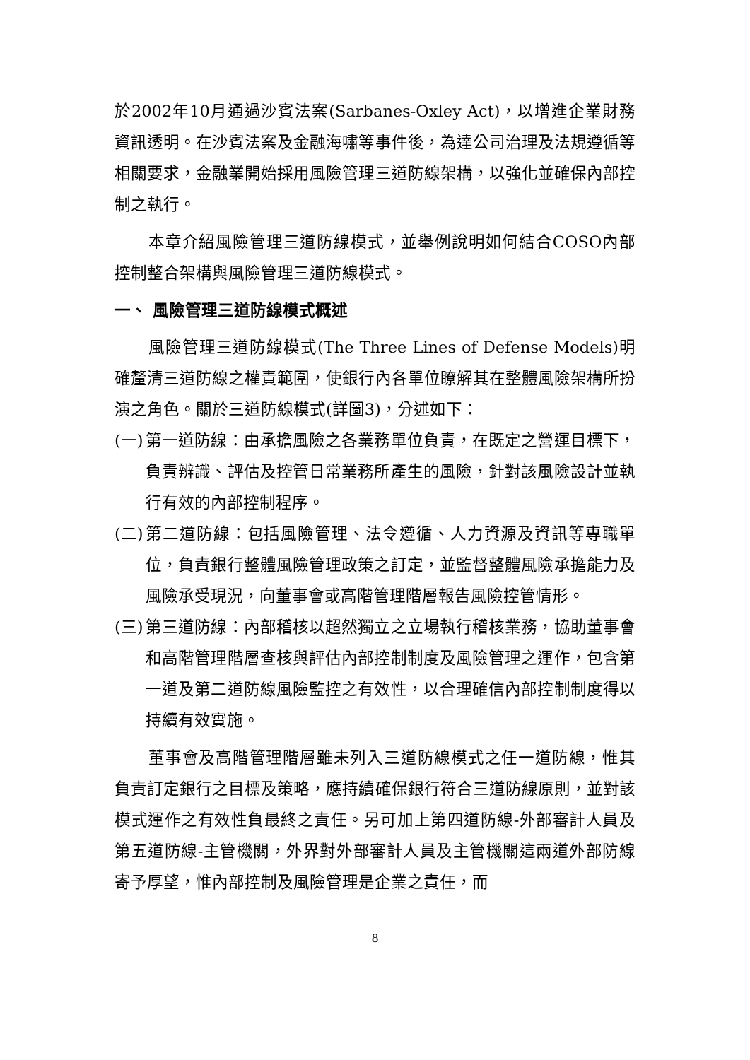於2002年10月通過沙賓法案(Sarbanes-Oxley Act)，以增進企業財務資訊透明。在沙賓法案及金融海嘯等事件後，為達公司治理及法規遵循等相關要求，金融業開始採用風險管理三道防線架構，以強化並確保內部控制之執行。
本章介紹風險管理三道防線模式，並舉例說明如何結合COSO內部控制整合架構與風險管理三道防線模式。
一、 風險管理三道防線模式概述
風險管理三道防線模式(The Three Lines of Defense Models)明確釐清三道防線之權責範圍，使銀行內各單位瞭解其在整體風險架構所扮演之角色。關於三道防線模式(詳圖3)，分述如下：
(一) 第一道防線：由承擔風險之各業務單位負責，在既定之營運目標下，負責辨識、評估及控管日常業務所產生的風險，針對該風險設計並執行有效的內部控制程序。
(二) 第二道防線：包括風險管理、法令遵循、人力資源及資訊等專職單位，負責銀行整體風險管理政策之訂定，並監督整體風險承擔能力及風險承受現況，向董事會或高階管理階層報告風險控管情形。
(三) 第三道防線：內部稽核以超然獨立之立場執行稽核業務，協助董事會和高階管理階層查核與評估內部控制制度及風險管理之運作，包含第一道及第二道防線風險監控之有效性，以合理確信內部控制制度得以持續有效實施。
董事會及高階管理階層雖未列入三道防線模式之任一道防線，惟其負責訂定銀行之目標及策略，應持續確保銀行符合三道防線原則，並對該模式運作之有效性負最終之責任。另可加上第四道防線-外部審計人員及第五道防線-主管機關，外界對外部審計人員及主管機關這兩道外部防線寄予厚望，惟內部控制及風險管理是企業之責任，而
8